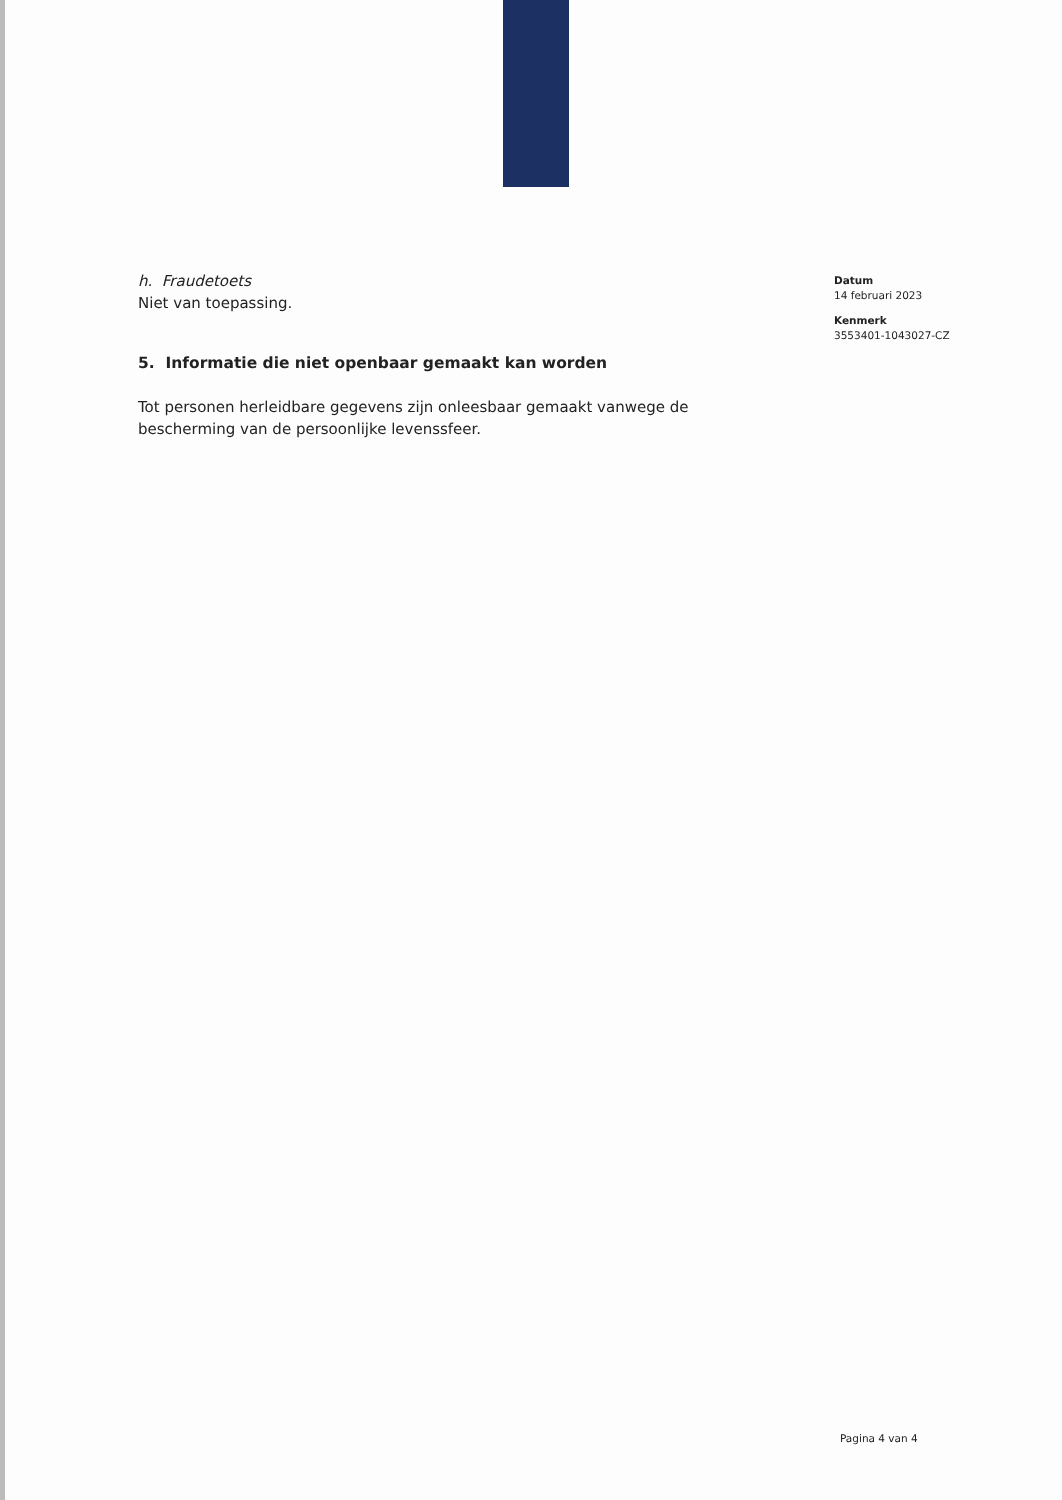h. Fraudetoets
Niet van toepassing.
5. Informatie die niet openbaar gemaakt kan worden
Tot personen herleidbare gegevens zijn onleesbaar gemaakt vanwege de bescherming van de persoonlijke levenssfeer.
Datum
14 februari 2023
Kenmerk
3553401-1043027-CZ
Pagina 4 van 4